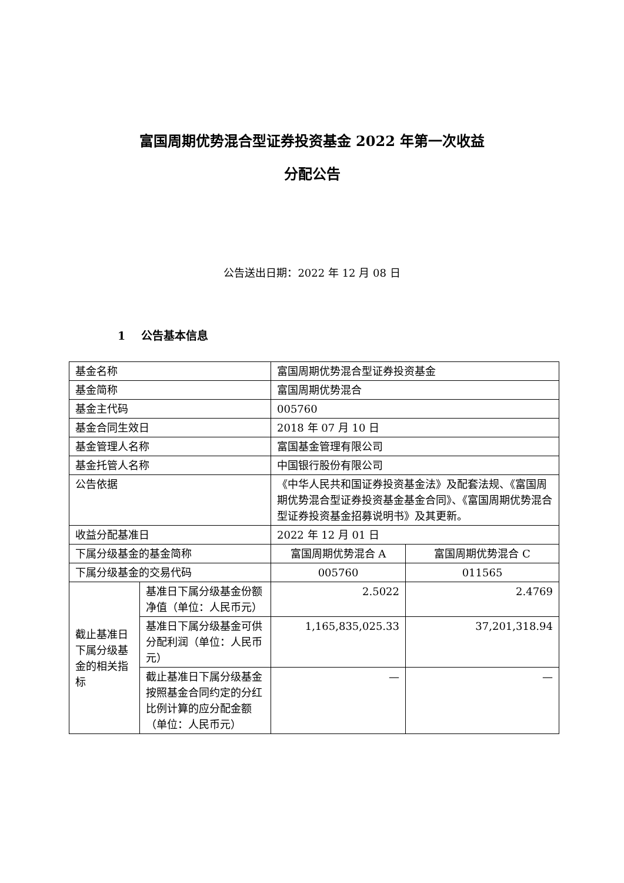富国周期优势混合型证券投资基金 2022 年第一次收益
分配公告
公告送出日期：2022 年 12 月 08 日
1 公告基本信息
| 基金名称 | | 富国周期优势混合型证券投资基金 | |
| 基金简称 | | 富国周期优势混合 | |
| 基金主代码 | | 005760 | |
| 基金合同生效日 | | 2018 年 07 月 10 日 | |
| 基金管理人名称 | | 富国基金管理有限公司 | |
| 基金托管人名称 | | 中国银行股份有限公司 | |
| 公告依据 | | 《中华人民共和国证券投资基金法》及配套法规、《富国周期优势混合型证券投资基金基金合同》、《富国周期优势混合型证券投资基金招募说明书》及其更新。 | |
| 收益分配基准日 | | 2022 年 12 月 01 日 | |
| 下属分级基金的基金简称 | | 富国周期优势混合 A | 富国周期优势混合 C |
| 下属分级基金的交易代码 | | 005760 | 011565 |
| 截止基准日下属分级基金的相关指标 | 基准日下属分级基金份额净值（单位：人民币元） | 2.5022 | 2.4769 |
| | 基准日下属分级基金可供分配利润（单位：人民币元） | 1,165,835,025.33 | 37,201,318.94 |
| | 截止基准日下属分级基金按照基金合同约定的分红比例计算的应分配金额（单位：人民币元） | — | — |